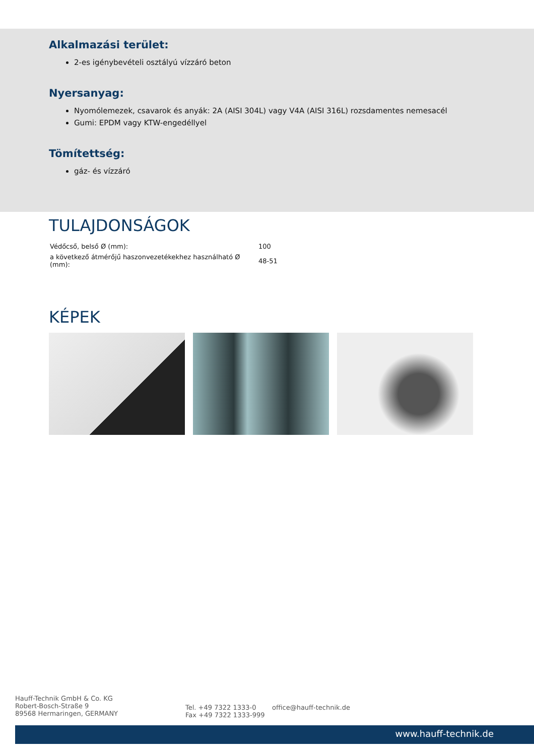Alkalmazási terület:
2-es igénybevételi osztályú vízzáró beton
Nyersanyag:
Nyomólemezek, csavarok és anyák: 2A (AISI 304L) vagy V4A (AISI 316L) rozsdamentes nemesacél
Gumi: EPDM vagy KTW-engedéllyel
Tömítettség:
gáz- és vízzáró
TULAJDONSÁGOK
| Védőcső, belső Ø (mm): | 100 |
| a következő átmérőjű haszonvezetékekhez használható Ø (mm): | 48-51 |
KÉPEK
Hauff-Technik GmbH & Co. KG
Robert-Bosch-Straße 9
89568 Hermaringen, GERMANY
Tel. +49 7322 1333-0
Fax +49 7322 1333-999
office@hauff-technik.de
www.hauff-technik.de